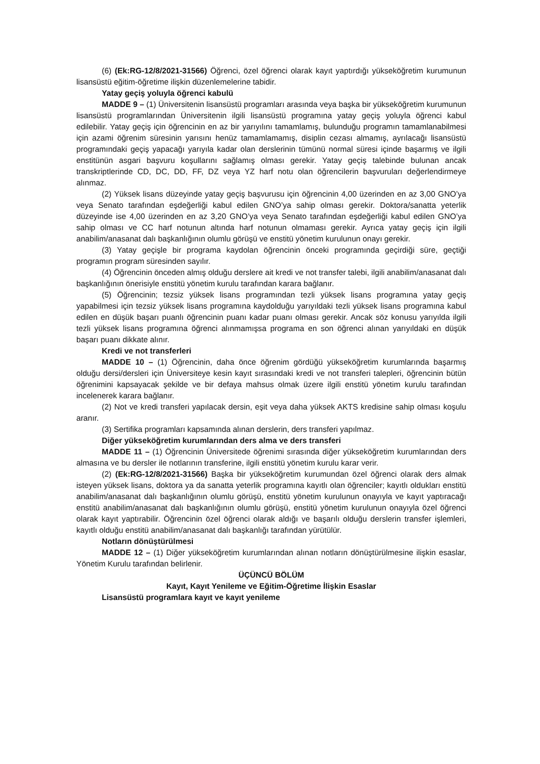(6) (Ek:RG-12/8/2021-31566) Öğrenci, özel öğrenci olarak kayıt yaptırdığı yükseköğretim kurumunun lisansüstü eğitim-öğretime ilişkin düzenlemelerine tabidir.
Yatay geçiş yoluyla öğrenci kabulü
MADDE 9 – (1) Üniversitenin lisansüstü programları arasında veya başka bir yükseköğretim kurumunun lisansüstü programlarından Üniversitenin ilgili lisansüstü programına yatay geçiş yoluyla öğrenci kabul edilebilir. Yatay geçiş için öğrencinin en az bir yarıyılını tamamlamış, bulunduğu programın tamamlanabilmesi için azami öğrenim süresinin yarısını henüz tamamlamamış, disiplin cezası almamış, ayrılacağı lisansüstü programındaki geçiş yapacağı yarıyıla kadar olan derslerinin tümünü normal süresi içinde başarmış ve ilgili enstitünün asgari başvuru koşullarını sağlamış olması gerekir. Yatay geçiş talebinde bulunan ancak transkriptlerinde CD, DC, DD, FF, DZ veya YZ harf notu olan öğrencilerin başvuruları değerlendirmeye alınmaz.
(2) Yüksek lisans düzeyinde yatay geçiş başvurusu için öğrencinin 4,00 üzerinden en az 3,00 GNO’ya veya Senato tarafından eşdeğerliği kabul edilen GNO’ya sahip olması gerekir. Doktora/sanatta yeterlik düzeyinde ise 4,00 üzerinden en az 3,20 GNO’ya veya Senato tarafından eşdeğerliği kabul edilen GNO’ya sahip olması ve CC harf notunun altında harf notunun olmaması gerekir. Ayrıca yatay geçiş için ilgili anabilim/anasanat dalı başkanlığının olumlu görüşü ve enstitü yönetim kurulunun onayı gerekir.
(3) Yatay geçişle bir programa kaydolan öğrencinin önceki programında geçirdiği süre, geçtiği programın program süresinden sayılır.
(4) Öğrencinin önceden almış olduğu derslere ait kredi ve not transfer talebi, ilgili anabilim/anasanat dalı başkanlığının önerisiyle enstitü yönetim kurulu tarafından karara bağlanır.
(5) Öğrencinin; tezsiz yüksek lisans programından tezli yüksek lisans programına yatay geçiş yapabilmesi için tezsiz yüksek lisans programına kaydolduğu yarıyıldaki tezli yüksek lisans programına kabul edilen en düşük başarı puanlı öğrencinin puanı kadar puanı olması gerekir. Ancak söz konusu yarıyılda ilgili tezli yüksek lisans programına öğrenci alınmamışsa programa en son öğrenci alınan yarıyıldaki en düşük başarı puanı dikkate alınır.
Kredi ve not transferleri
MADDE 10 – (1) Öğrencinin, daha önce öğrenim gördüğü yükseköğretim kurumlarında başarmış olduğu dersi/dersleri için Üniversiteye kesin kayıt sırasındaki kredi ve not transferi talepleri, öğrencinin bütün öğrenimini kapsayacak şekilde ve bir defaya mahsus olmak üzere ilgili enstitü yönetim kurulu tarafından incelenerek karara bağlanır.
(2) Not ve kredi transferi yapılacak dersin, eşit veya daha yüksek AKTS kredisine sahip olması koşulu aranır.
(3) Sertifika programları kapsamında alınan derslerin, ders transferi yapılmaz.
Diğer yükseköğretim kurumlarından ders alma ve ders transferi
MADDE 11 – (1) Öğrencinin Üniversitede öğrenimi sırasında diğer yükseköğretim kurumlarından ders almasına ve bu dersler ile notlarının transferine, ilgili enstitü yönetim kurulu karar verir.
(2) (Ek:RG-12/8/2021-31566) Başka bir yükseköğretim kurumundan özel öğrenci olarak ders almak isteyen yüksek lisans, doktora ya da sanatta yeterlik programına kayıtlı olan öğrenciler; kayıtlı oldukları enstitü anabilim/anasanat dalı başkanlığının olumlu görüşü, enstitü yönetim kurulunun onayıyla ve kayıt yaptıracağı enstitü anabilim/anasanat dalı başkanlığının olumlu görüşü, enstitü yönetim kurulunun onayıyla özel öğrenci olarak kayıt yaptırabilir. Öğrencinin özel öğrenci olarak aldığı ve başarılı olduğu derslerin transfer işlemleri, kayıtlı olduğu enstitü anabilim/anasanat dalı başkanlığı tarafından yürütülür.
Notların dönüştürülmesi
MADDE 12 – (1) Diğer yükseköğretim kurumlarından alınan notların dönüştürülmesine ilişkin esaslar, Yönetim Kurulu tarafından belirlenir.
ÜÇÜNCÜ BÖLÜM
Kayıt, Kayıt Yenileme ve Eğitim-Öğretime İlişkin Esaslar
Lisansüstü programlara kayıt ve kayıt yenileme